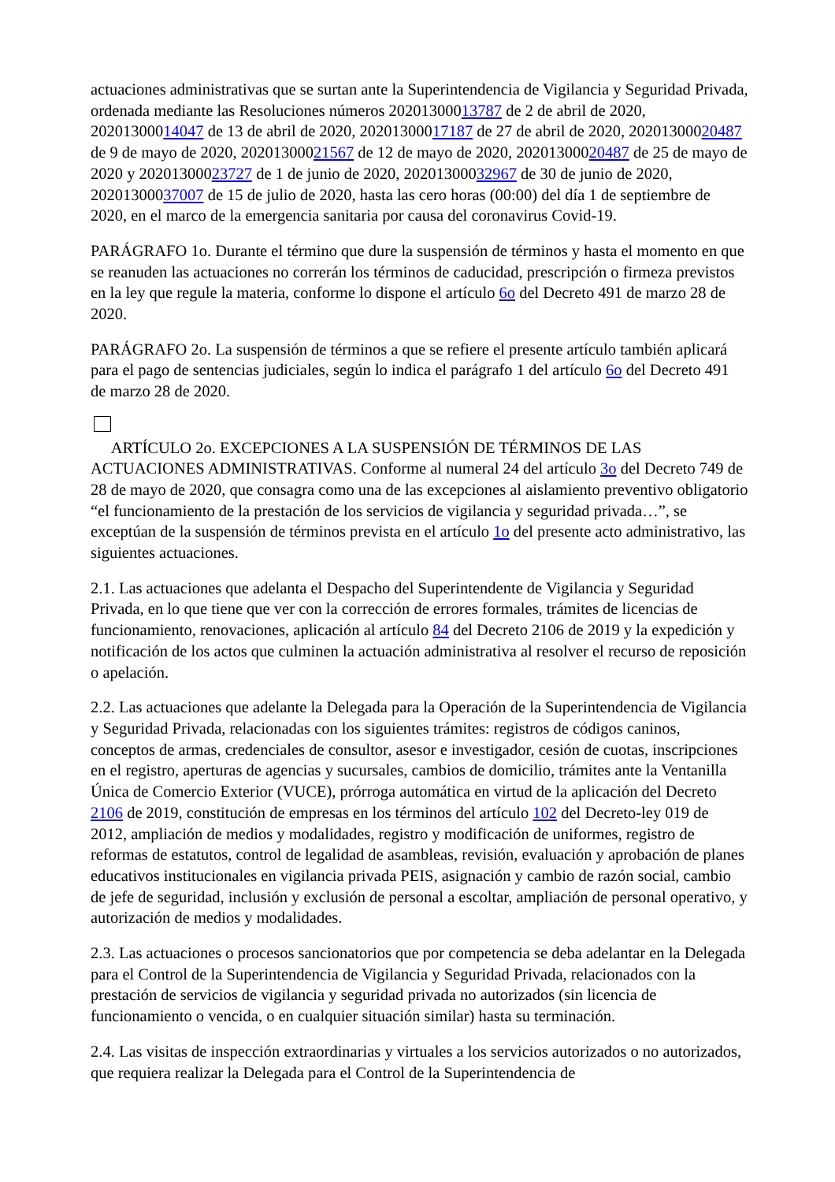actuaciones administrativas que se surtan ante la Superintendencia de Vigilancia y Seguridad Privada, ordenada mediante las Resoluciones números 20201300013787 de 2 de abril de 2020, 20201300014047 de 13 de abril de 2020, 20201300017187 de 27 de abril de 2020, 20201300020487 de 9 de mayo de 2020, 20201300021567 de 12 de mayo de 2020, 20201300020487 de 25 de mayo de 2020 y 20201300023727 de 1 de junio de 2020, 20201300032967 de 30 de junio de 2020, 20201300037007 de 15 de julio de 2020, hasta las cero horas (00:00) del día 1 de septiembre de 2020, en el marco de la emergencia sanitaria por causa del coronavirus Covid-19.
PARÁGRAFO 1o. Durante el término que dure la suspensión de términos y hasta el momento en que se reanuden las actuaciones no correrán los términos de caducidad, prescripción o firmeza previstos en la ley que regule la materia, conforme lo dispone el artículo 6o del Decreto 491 de marzo 28 de 2020.
PARÁGRAFO 2o. La suspensión de términos a que se refiere el presente artículo también aplicará para el pago de sentencias judiciales, según lo indica el parágrafo 1 del artículo 6o del Decreto 491 de marzo 28 de 2020.
ARTÍCULO 2o. EXCEPCIONES A LA SUSPENSIÓN DE TÉRMINOS DE LAS ACTUACIONES ADMINISTRATIVAS. Conforme al numeral 24 del artículo 3o del Decreto 749 de 28 de mayo de 2020, que consagra como una de las excepciones al aislamiento preventivo obligatorio “el funcionamiento de la prestación de los servicios de vigilancia y seguridad privada…”, se exceptúan de la suspensión de términos prevista en el artículo 1o del presente acto administrativo, las siguientes actuaciones.
2.1. Las actuaciones que adelanta el Despacho del Superintendente de Vigilancia y Seguridad Privada, en lo que tiene que ver con la corrección de errores formales, trámites de licencias de funcionamiento, renovaciones, aplicación al artículo 84 del Decreto 2106 de 2019 y la expedición y notificación de los actos que culminen la actuación administrativa al resolver el recurso de reposición o apelación.
2.2. Las actuaciones que adelante la Delegada para la Operación de la Superintendencia de Vigilancia y Seguridad Privada, relacionadas con los siguientes trámites: registros de códigos caninos, conceptos de armas, credenciales de consultor, asesor e investigador, cesión de cuotas, inscripciones en el registro, aperturas de agencias y sucursales, cambios de domicilio, trámites ante la Ventanilla Única de Comercio Exterior (VUCE), prórroga automática en virtud de la aplicación del Decreto 2106 de 2019, constitución de empresas en los términos del artículo 102 del Decreto-ley 019 de 2012, ampliación de medios y modalidades, registro y modificación de uniformes, registro de reformas de estatutos, control de legalidad de asambleas, revisión, evaluación y aprobación de planes educativos institucionales en vigilancia privada PEIS, asignación y cambio de razón social, cambio de jefe de seguridad, inclusión y exclusión de personal a escoltar, ampliación de personal operativo, y autorización de medios y modalidades.
2.3. Las actuaciones o procesos sancionatorios que por competencia se deba adelantar en la Delegada para el Control de la Superintendencia de Vigilancia y Seguridad Privada, relacionados con la prestación de servicios de vigilancia y seguridad privada no autorizados (sin licencia de funcionamiento o vencida, o en cualquier situación similar) hasta su terminación.
2.4. Las visitas de inspección extraordinarias y virtuales a los servicios autorizados o no autorizados, que requiera realizar la Delegada para el Control de la Superintendencia de